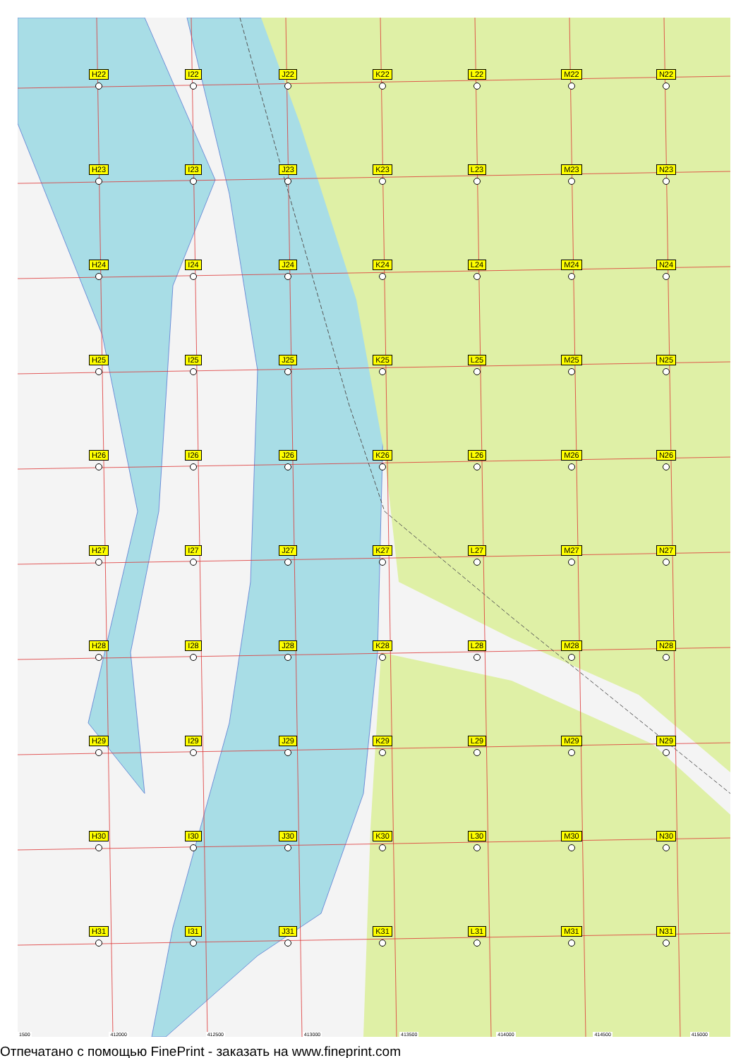H22
I22
J22
K22
L22
M22
N22
H23
I23
J23
K23
L23
M23
N23
H24
I24
J24
K24
L24
M24
N24
H25
I25
J25
K25
L25
M25
N25
H26
I26
J26
K26
L26
M26
N26
H27
I27
J27
K27
L27
M27
N27
H28
I28
J28
K28
L28
M28
N28
H29
I29
J29
K29
L29
M29
N29
H30
I30
J30
K30
L30
M30
N30
H31
I31
J31
K31
L31
M31
N31
1500 412000 412500 413000 413500 414000 414500 415000
Отпечатано с помощью FinePrint - заказать на www.fineprint.com